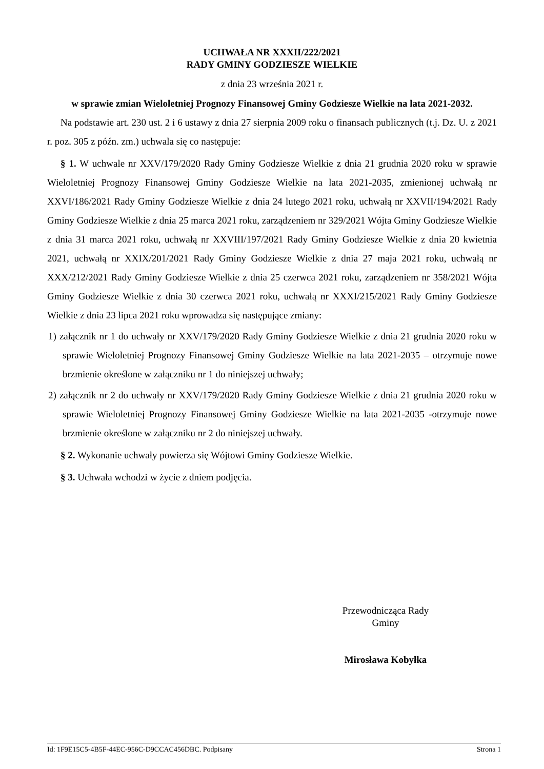UCHWAŁA NR XXXII/222/2021
RADY GMINY GODZIESZE WIELKIE
z dnia 23 września 2021 r.
w sprawie zmian Wieloletniej Prognozy Finansowej Gminy Godziesze Wielkie na lata 2021-2032.
Na podstawie art. 230 ust. 2 i 6 ustawy z dnia 27 sierpnia 2009 roku o finansach publicznych (t.j. Dz. U. z 2021 r. poz. 305 z późn. zm.) uchwala się co następuje:
§ 1. W uchwale nr XXV/179/2020 Rady Gminy Godziesze Wielkie z dnia 21 grudnia 2020 roku w sprawie Wieloletniej Prognozy Finansowej Gminy Godziesze Wielkie na lata 2021-2035, zmienionej uchwałą nr XXVI/186/2021 Rady Gminy Godziesze Wielkie z dnia 24 lutego 2021 roku, uchwałą nr XXVII/194/2021 Rady Gminy Godziesze Wielkie z dnia 25 marca 2021 roku, zarządzeniem nr 329/2021 Wójta Gminy Godziesze Wielkie z dnia 31 marca 2021 roku, uchwałą nr XXVIII/197/2021 Rady Gminy Godziesze Wielkie z dnia 20 kwietnia 2021, uchwałą nr XXIX/201/2021 Rady Gminy Godziesze Wielkie z dnia 27 maja 2021 roku, uchwałą nr XXX/212/2021 Rady Gminy Godziesze Wielkie z dnia 25 czerwca 2021 roku, zarządzeniem nr 358/2021 Wójta Gminy Godziesze Wielkie z dnia 30 czerwca 2021 roku, uchwałą nr XXXI/215/2021 Rady Gminy Godziesze Wielkie z dnia 23 lipca 2021 roku wprowadza się następujące zmiany:
1) załącznik nr 1 do uchwały nr XXV/179/2020 Rady Gminy Godziesze Wielkie z dnia 21 grudnia 2020 roku w sprawie Wieloletniej Prognozy Finansowej Gminy Godziesze Wielkie na lata 2021-2035 – otrzymuje nowe brzmienie określone w załączniku nr 1 do niniejszej uchwały;
2) załącznik nr 2 do uchwały nr XXV/179/2020 Rady Gminy Godziesze Wielkie z dnia 21 grudnia 2020 roku w sprawie Wieloletniej Prognozy Finansowej Gminy Godziesze Wielkie na lata 2021-2035 -otrzymuje nowe brzmienie określone w załączniku nr 2 do niniejszej uchwały.
§ 2. Wykonanie uchwały powierza się Wójtowi Gminy Godziesze Wielkie.
§ 3. Uchwała wchodzi w życie z dniem podjęcia.
Przewodnicząca Rady
Gminy
Mirosława Kobyłka
Id: 1F9E15C5-4B5F-44EC-956C-D9CCAC456DBC. Podpisany Strona 1